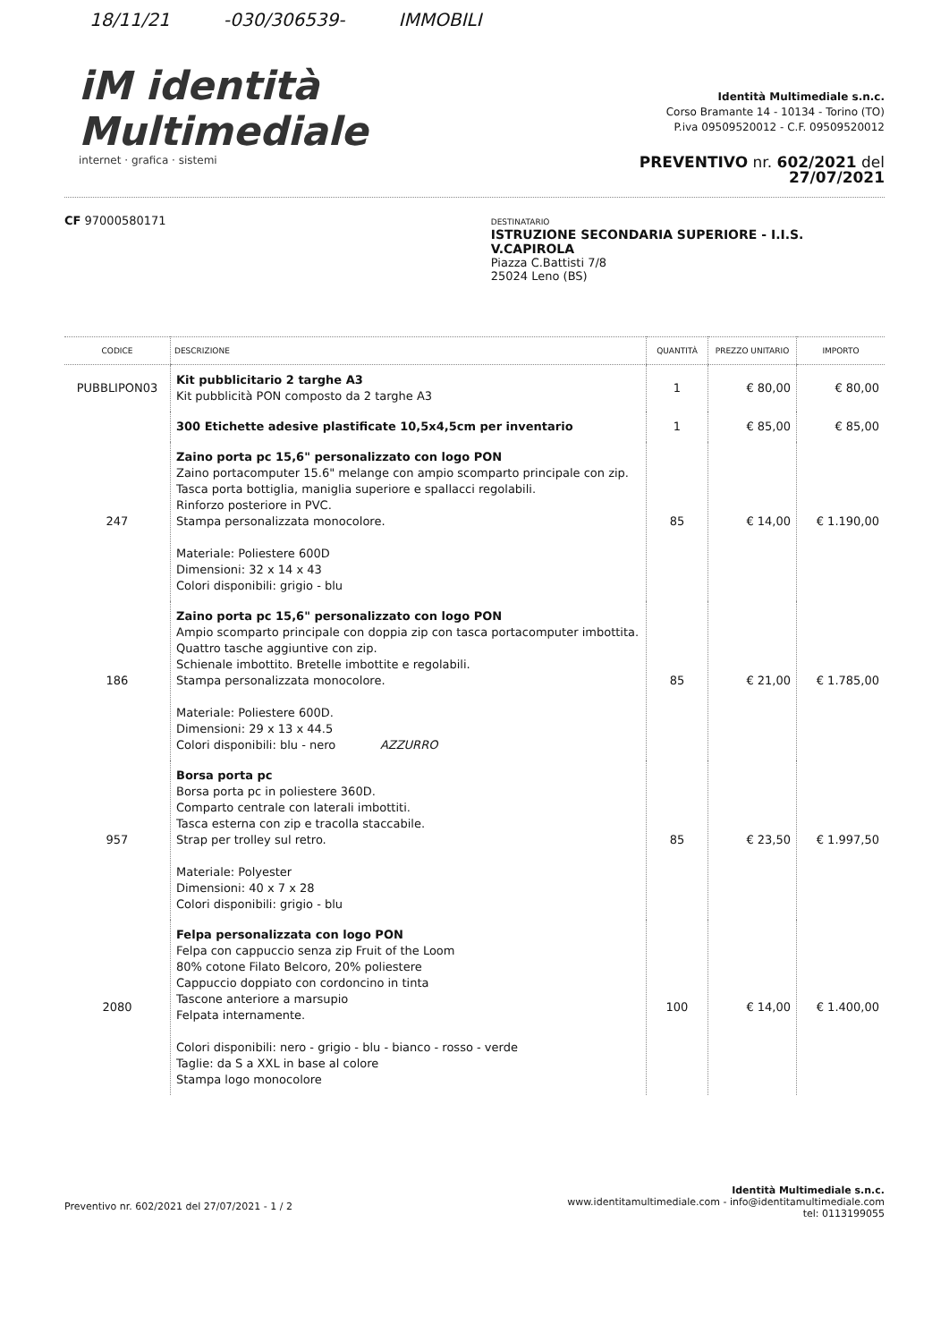18/11/21 -030/306539- IMMOBILI
iM identità Multimediale
internet · grafica · sistemi
Identità Multimediale s.n.c.
Corso Bramante 14 - 10134 - Torino (TO)
P.iva 09509520012 - C.F. 09509520012
PREVENTIVO nr. 602/2021 del 27/07/2021
CF 97000580171
DESTINATARIO
ISTRUZIONE SECONDARIA SUPERIORE - I.I.S. V.CAPIROLA
Piazza C.Battisti 7/8
25024 Leno (BS)
| CODICE | DESCRIZIONE | QUANTITÀ | PREZZO UNITARIO | IMPORTO |
| --- | --- | --- | --- | --- |
| PUBBLIPON03 | Kit pubblicitario 2 targhe A3 Kit pubblicità PON composto da 2 targhe A3 | 1 | € 80,00 | € 80,00 |
| | 300 Etichette adesive plastificate 10,5x4,5cm per inventario | 1 | € 85,00 | € 85,00 |
| 247 | Zaino porta pc 15,6" personalizzato con logo PON Zaino portacomputer 15.6" melange con ampio scomparto principale con zip. Tasca porta bottiglia, maniglia superiore e spallacci regolabili. Rinforzo posteriore in PVC. Stampa personalizzata monocolore. Materiale: Poliestere 600D Dimensioni: 32 x 14 x 43 Colori disponibili: grigio - blu | 85 | € 14,00 | € 1.190,00 |
| 186 | Zaino porta pc 15,6" personalizzato con logo PON Ampio scomparto principale con doppia zip con tasca portacomputer imbottita. Quattro tasche aggiuntive con zip. Schienale imbottito. Bretelle imbottite e regolabili. Stampa personalizzata monocolore. Materiale: Poliestere 600D. Dimensioni: 29 x 13 x 44.5 Colori disponibili: blu - nero AZZURRO | 85 | € 21,00 | € 1.785,00 |
| 957 | Borsa porta pc Borsa porta pc in poliestere 360D. Comparto centrale con laterali imbottiti. Tasca esterna con zip e tracolla staccabile. Strap per trolley sul retro. Materiale: Polyester Dimensioni: 40 x 7 x 28 Colori disponibili: grigio - blu | 85 | € 23,50 | € 1.997,50 |
| 2080 | Felpa personalizzata con logo PON Felpa con cappuccio senza zip Fruit of the Loom 80% cotone Filato Belcoro, 20% poliestere Cappuccio doppiato con cordoncino in tinta Tascone anteriore a marsupio Felpata internamente. Colori disponibili: nero - grigio - blu - bianco - rosso - verde Taglie: da S a XXL in base al colore Stampa logo monocolore | 100 | € 14,00 | € 1.400,00 |
Preventivo nr. 602/2021 del 27/07/2021 - 1 / 2
Identità Multimediale s.n.c.
www.identitamultimediale.com - info@identitamultimediale.com
tel: 0113199055